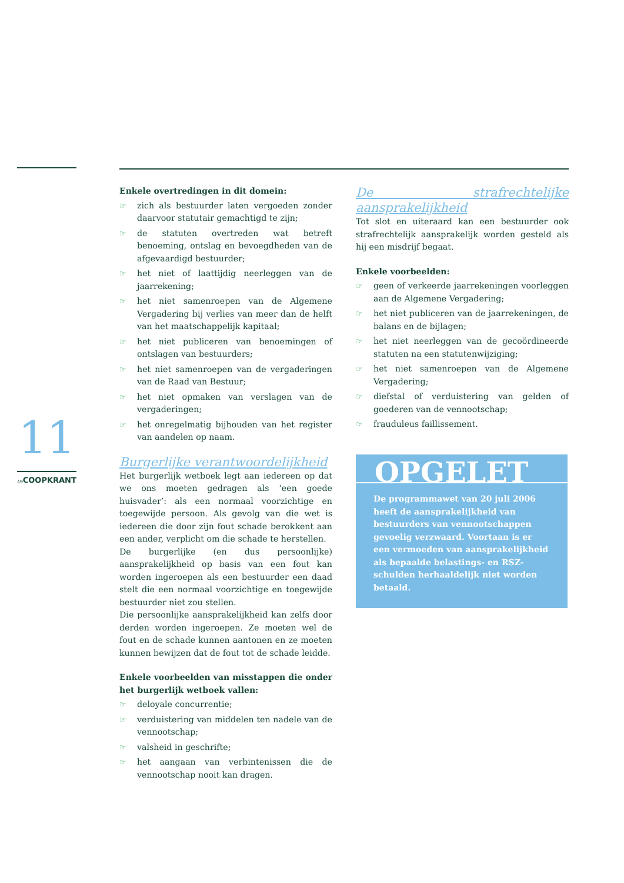11
De COOPKRANT
Enkele overtredingen in dit domein:
☞ zich als bestuurder laten vergoeden zonder daarvoor statutair gemachtigd te zijn;
☞ de statuten overtreden wat betreft benoeming, ontslag en bevoegdheden van de afgevaardigd bestuurder;
☞ het niet of laattijdig neerleggen van de jaarrekening;
☞ het niet samenroepen van de Algemene Vergadering bij verlies van meer dan de helft van het maatschappelijk kapitaal;
☞ het niet publiceren van benoemingen of ontslagen van bestuurders;
☞ het niet samenroepen van de vergaderingen van de Raad van Bestuur;
☞ het niet opmaken van verslagen van de vergaderingen;
☞ het onregelmatig bijhouden van het register van aandelen op naam.
Burgerlijke verantwoordelijkheid
Het burgerlijk wetboek legt aan iedereen op dat we ons moeten gedragen als ‘een goede huisvader’: als een normaal voorzichtige en toegewijde persoon. Als gevolg van die wet is iedereen die door zijn fout schade berokkent aan een ander, verplicht om die schade te herstellen.
De burgerlijke (en dus persoonlijke) aansprakelijkheid op basis van een fout kan worden ingeroepen als een bestuurder een daad stelt die een normaal voorzichtige en toegewijde bestuurder niet zou stellen.
Die persoonlijke aansprakelijkheid kan zelfs door derden worden ingeroepen. Ze moeten wel de fout en de schade kunnen aantonen en ze moeten kunnen bewijzen dat de fout tot de schade leidde.
Enkele voorbeelden van misstappen die onder het burgerlijk wetboek vallen:
☞ deloyale concurrentie;
☞ verduistering van middelen ten nadele van de vennootschap;
☞ valsheid in geschrifte;
☞ het aangaan van verbintenissen die de vennootschap nooit kan dragen.
De strafrechtelijke aansprakelijkheid
Tot slot en uiteraard kan een bestuurder ook strafrechtelijk aansprakelijk worden gesteld als hij een misdrijf begaat.
Enkele voorbeelden:
☞ geen of verkeerde jaarrekeningen voorleggen aan de Algemene Vergadering;
☞ het niet publiceren van de jaarrekeningen, de balans en de bijlagen;
☞ het niet neerleggen van de gecoördineerde statuten na een statutenwijziging;
☞ het niet samenroepen van de Algemene Vergadering;
☞ diefstal of verduistering van gelden of goederen van de vennootschap;
☞ frauduleus faillissement.
OPGELET
De programmawet van 20 juli 2006 heeft de aansprakelijkheid van bestuurders van vennootschappen gevoelig verzwaard. Voortaan is er een vermoeden van aansprakelijkheid als bepaalde belastings- en RSZ-schulden herhaaldelijk niet worden betaald.